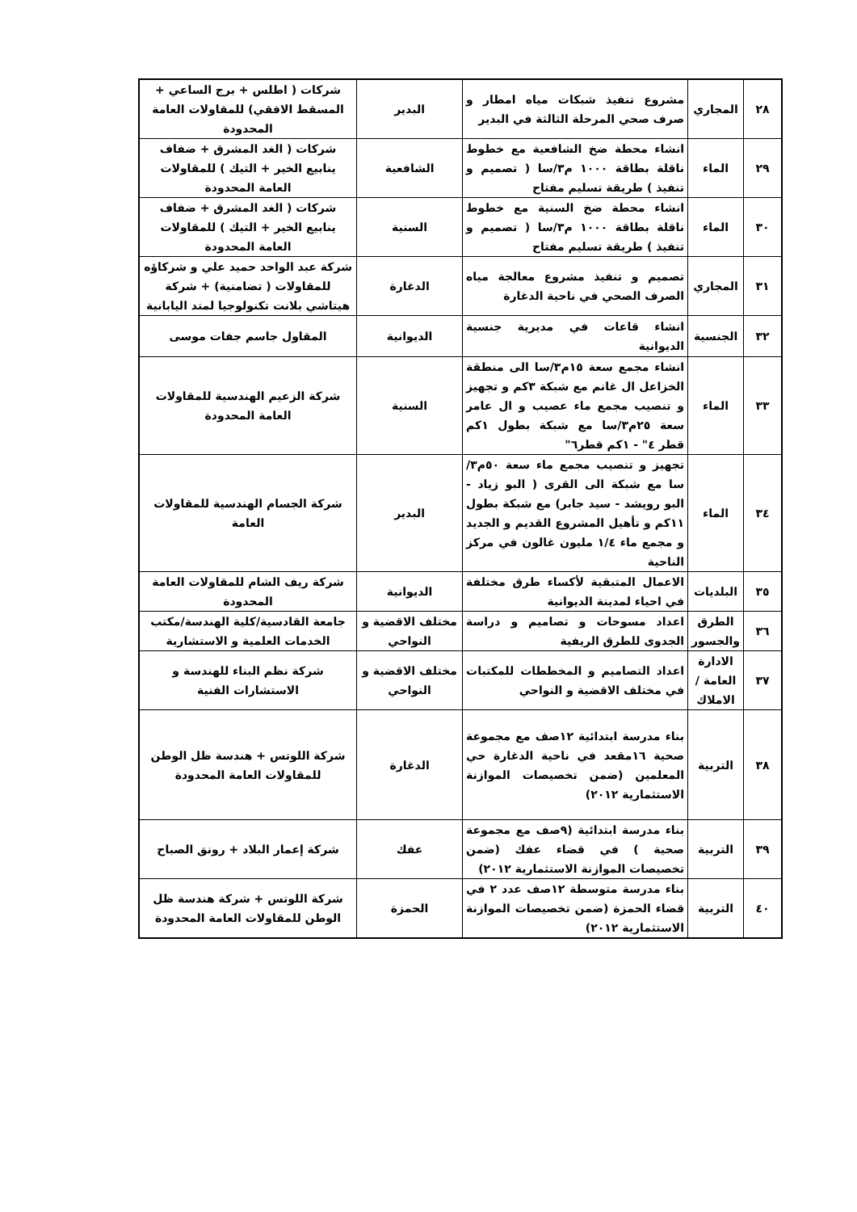| ٢٨ | المجاري | مشروع تنفيذ شبكات مياه امطار و صرف صحي المرحلة الثالثة في البدير | البدير | شركات ( اطلس + برج الساعي + المسقط الافقي) للمقاولات العامة المحدودة |
| ٢٩ | الماء | انشاء محطة ضخ الشافعية مع خطوط ناقلة بطاقة ١٠٠٠ م٣/سا ( تصميم و تنفيذ ) طريقة تسليم مفتاح | الشافعية | شركات ( الغد المشرق + ضفاف ينابيع الخير + التيك ) للمقاولات العامة المحدودة |
| ٣٠ | الماء | انشاء محطة ضخ السنية مع خطوط ناقلة بطاقة ١٠٠٠ م٣/سا ( تصميم و تنفيذ ) طريقة تسليم مفتاح | السنية | شركات ( الغد المشرق + ضفاف ينابيع الخير + التيك ) للمقاولات العامة المحدودة |
| ٣١ | المجاري | تصميم و تنفيذ مشروع معالجة مياه الصرف الصحي في ناحية الدغارة | الدغارة | شركة عبد الواحد حميد علي و شركاؤه للمقاولات ( تضامنية) + شركة هيتاشي بلانت تكنولوجيا لمتد اليابانية |
| ٣٢ | الجنسية | انشاء قاعات في مديرية جنسية الديوانية | الديوانية | المقاول جاسم جفات موسى |
| ٣٣ | الماء | انشاء مجمع سعة ١٥م٣/سا الى منطقة الخزاعل ال غانم مع شبكة ٣كم و تجهيز و تنصيب مجمع ماء عصيب و ال عامر سعة ٢٥م٣/سا مع شبكة بطول ١كم قطر ٤" - ١كم قطر٦" | السنية | شركة الزعيم الهندسية للمقاولات العامة المحدودة |
| ٣٤ | الماء | تجهيز و تنصيب مجمع ماء سعة ٥٠م٣/سا مع شبكة الى القرى ( البو زياد - البو رويشد - سيد جابر) مع شبكة بطول ١١كم و تأهيل المشروع القديم و الجديد و مجمع ماء ١/٤ مليون غالون في مركز الناحية | البدير | شركة الجسام الهندسية للمقاولات العامة |
| ٣٥ | البلديات | الاعمال المتبقية لأكساء طرق مختلفة في احياء لمدينة الديوانية | الديوانية | شركة ريف الشام للمقاولات العامة المحدودة |
| ٣٦ | الطرق والجسور | اعداد مسوحات و تصاميم و دراسة الجدوى للطرق الريفية | مختلف الاقضية و النواحي | جامعة القادسية/كلية الهندسة/مكتب الخدمات العلمية و الاستشارية |
| ٣٧ | الادارة العامة / الاملاك | اعداد التصاميم و المخططات للمكتبات في مختلف الاقضية و النواحي | مختلف الاقضية و النواحي | شركة نظم البناء للهندسة و الاستشارات الفنية |
| ٣٨ | التربية | بناء مدرسة ابتدائية ١٢صف مع مجموعة صحية ١٦مقعد في ناحية الدغارة حي المعلمين (ضمن تخصيصات الموازنة الاستثمارية ٢٠١٢) | الدغارة | شركة اللوتس + هندسة ظل الوطن للمقاولات العامة المحدودة |
| ٣٩ | التربية | بناء مدرسة ابتدائية (٩صف مع مجموعة صحية ) في قضاء عفك (ضمن تخصيصات الموازنة الاستثمارية ٢٠١٢) | عفك | شركة إعمار البلاد + رونق الصباح |
| ٤٠ | التربية | بناء مدرسة متوسطة ١٢صف عدد ٢ في قضاء الحمزة (ضمن تخصيصات الموازنة الاستثمارية ٢٠١٢) | الحمزة | شركة اللوتس + شركة هندسة ظل الوطن للمقاولات العامة المحدودة |